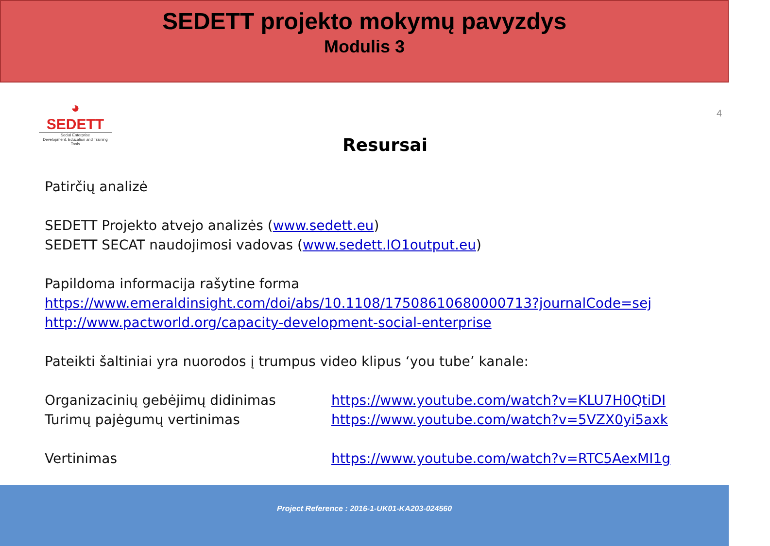SEDETT projekto mokymų pavyzdys
Modulis 3
◕
SEDETT
Social Enterprise
Development, Education and Training Tools
4
Resursai
Patirčių analizė
SEDETT Projekto atvejo analizės (www.sedett.eu)
SEDETT SECAT naudojimosi vadovas (www.sedett.IO1output.eu)
Papildoma informacija rašytine forma
https://www.emeraldinsight.com/doi/abs/10.1108/17508610680000713?journalCode=sej
http://www.pactworld.org/capacity-development-social-enterprise
Pateikti šaltiniai yra nuorodos į trumpus video klipus ‘you tube’ kanale:
Organizacinių gebėjimų didinimas https://www.youtube.com/watch?v=KLU7H0QtiDI
Turimų pajėgumų vertinimas https://www.youtube.com/watch?v=5VZX0yi5axk
Vertinimas https://www.youtube.com/watch?v=RTC5AexMI1g
Project Reference : 2016-1-UK01-KA203-024560